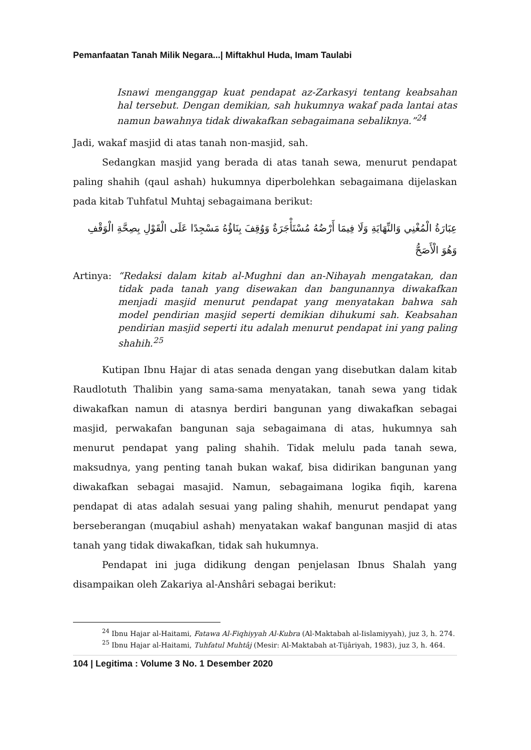Pemanfaatan Tanah Milik Negara...| Miftakhul Huda, Imam Taulabi
Isnawi menganggap kuat pendapat az-Zarkasyi tentang keabsahan hal tersebut. Dengan demikian, sah hukumnya wakaf pada lantai atas namun bawahnya tidak diwakafkan sebagaimana sebaliknya.”<sup>24</sup>
Jadi, wakaf masjid di atas tanah non-masjid, sah.
Sedangkan masjid yang berada di atas tanah sewa, menurut pendapat paling shahih (qaul ashah) hukumnya diperbolehkan sebagaimana dijelaskan pada kitab Tuhfatul Muhtaj sebagaimana berikut:
عِبَارَةُ الْمُغْنِي وَالنِّهَايَةِ وَلَا فِيمَا أَرْضُهُ مُسْتَأْجَرَةٌ وَوُقِفَ بِنَاؤُهُ مَسْجِدًا عَلَى الْقَوْلِ بِصِحَّةِ الْوَقْفِ وَهُوَ الْأَصَحُّ
Artinya: “Redaksi dalam kitab al-Mughni dan an-Nihayah mengatakan, dan tidak pada tanah yang disewakan dan bangunannya diwakafkan menjadi masjid menurut pendapat yang menyatakan bahwa sah model pendirian masjid seperti demikian dihukumi sah. Keabsahan pendirian masjid seperti itu adalah menurut pendapat ini yang paling shahih.<sup>25</sup>
Kutipan Ibnu Hajar di atas senada dengan yang disebutkan dalam kitab Raudlotuth Thalibin yang sama-sama menyatakan, tanah sewa yang tidak diwakafkan namun di atasnya berdiri bangunan yang diwakafkan sebagai masjid, perwakafan bangunan saja sebagaimana di atas, hukumnya sah menurut pendapat yang paling shahih. Tidak melulu pada tanah sewa, maksudnya, yang penting tanah bukan wakaf, bisa didirikan bangunan yang diwakafkan sebagai masajid. Namun, sebagaimana logika fiqih, karena pendapat di atas adalah sesuai yang paling shahih, menurut pendapat yang berseberangan (muqabiul ashah) menyatakan wakaf bangunan masjid di atas tanah yang tidak diwakafkan, tidak sah hukumnya.
Pendapat ini juga didikung dengan penjelasan Ibnus Shalah yang disampaikan oleh Zakariya al-Anshâri sebagai berikut:
<sup>24</sup> Ibnu Hajar al-Haitami, Fatawa Al-Fiqhiyyah Al-Kubra (Al-Maktabah al-Iislamiyyah), juz 3, h. 274.
<sup>25</sup> Ibnu Hajar al-Haitami, Tuhfatul Muhtâj (Mesir: Al-Maktabah at-Tijâriyah, 1983), juz 3, h. 464.
104 | Legitima : Volume 3 No. 1 Desember 2020